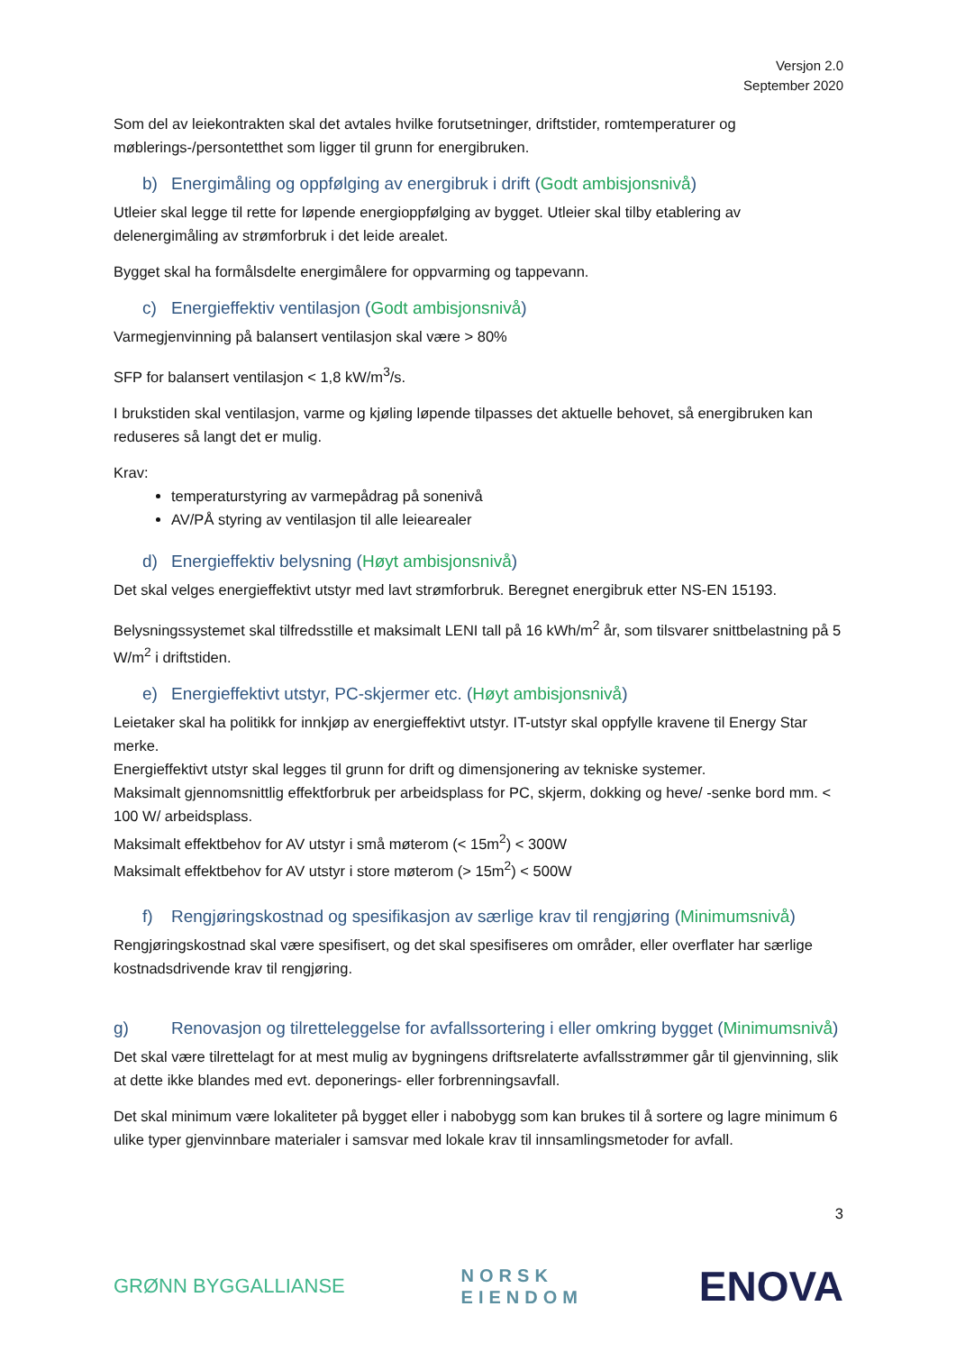Versjon 2.0
September 2020
Som del av leiekontrakten skal det avtales hvilke forutsetninger, driftstider, romtemperaturer og møblerings-/persontetthet som ligger til grunn for energibruken.
b) Energimåling og oppfølging av energibruk i drift (Godt ambisjonsnivå)
Utleier skal legge til rette for løpende energioppfølging av bygget. Utleier skal tilby etablering av delenergimåling av strømforbruk i det leide arealet.
Bygget skal ha formålsdelte energimålere for oppvarming og tappevann.
c) Energieffektiv ventilasjon (Godt ambisjonsnivå)
Varmegjenvinning på balansert ventilasjon skal være > 80%
SFP for balansert ventilasjon < 1,8 kW/m<sup>3</sup>/s.
I brukstiden skal ventilasjon, varme og kjøling løpende tilpasses det aktuelle behovet, så energibruken kan reduseres så langt det er mulig.
Krav:
temperaturstyring av varmepådrag på sonenivå
AV/PÅ styring av ventilasjon til alle leiearealer
d) Energieffektiv belysning (Høyt ambisjonsnivå)
Det skal velges energieffektivt utstyr med lavt strømforbruk. Beregnet energibruk etter NS-EN 15193.
Belysningssystemet skal tilfredsstille et maksimalt LENI tall på 16 kWh/m<sup>2</sup> år, som tilsvarer snittbelastning på 5 W/m<sup>2</sup> i driftstiden.
e) Energieffektivt utstyr, PC-skjermer etc. (Høyt ambisjonsnivå)
Leietaker skal ha politikk for innkjøp av energieffektivt utstyr. IT-utstyr skal oppfylle kravene til Energy Star merke.
Energieffektivt utstyr skal legges til grunn for drift og dimensjonering av tekniske systemer.
Maksimalt gjennomsnittlig effektforbruk per arbeidsplass for PC, skjerm, dokking og heve/ -senke bord mm. < 100 W/ arbeidsplass.
Maksimalt effektbehov for AV utstyr i små møterom (< 15m<sup>2</sup>) < 300W
Maksimalt effektbehov for AV utstyr i store møterom (> 15m<sup>2</sup>) < 500W
f) Rengjøringskostnad og spesifikasjon av særlige krav til rengjøring (Minimumsnivå)
Rengjøringskostnad skal være spesifisert, og det skal spesifiseres om områder, eller overflater har særlige kostnadsdrivende krav til rengjøring.
g) Renovasjon og tilretteleggelse for avfallssortering i eller omkring bygget (Minimumsnivå)
Det skal være tilrettelagt for at mest mulig av bygningens driftsrelaterte avfallsstrømmer går til gjenvinning, slik at dette ikke blandes med evt. deponerings- eller forbrenningsavfall.
Det skal minimum være lokaliteter på bygget eller i nabobygg som kan brukes til å sortere og lagre minimum 6 ulike typer gjenvinnbare materialer i samsvar med lokale krav til innsamlingsmetoder for avfall.
3
GRØNN BYGGALLIANSE
NORSK
EIENDOM
ENOVA